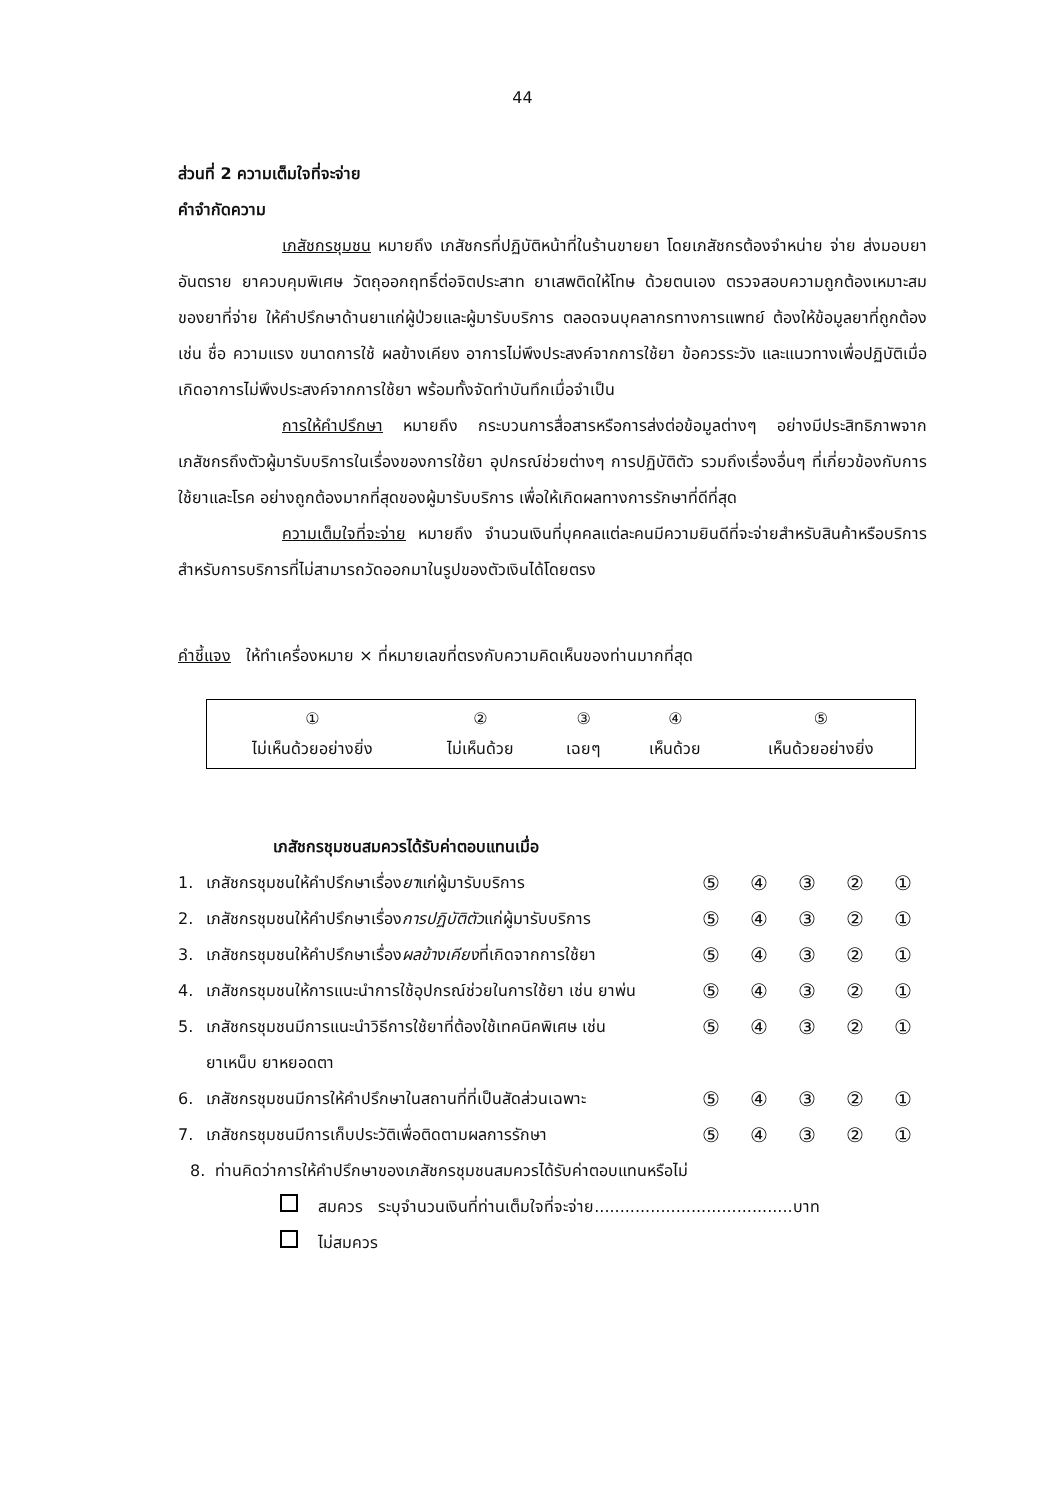44
ส่วนที่ 2 ความเต็มใจที่จะจ่าย
คำจำกัดความ
เภสัชกรชุมชน หมายถึง เภสัชกรที่ปฏิบัติหน้าที่ในร้านขายยา โดยเภสัชกรต้องจำหน่าย จ่าย ส่งมอบยาอันตราย ยาควบคุมพิเศษ วัตถุออกฤทธิ์ต่อจิตประสาท ยาเสพติดให้โทษ ด้วยตนเอง ตรวจสอบความถูกต้องเหมาะสมของยาที่จ่าย ให้คำปรึกษาด้านยาแก่ผู้ป่วยและผู้มารับบริการ ตลอดจนบุคลากรทางการแพทย์ ต้องให้ข้อมูลยาที่ถูกต้อง เช่น ชื่อ ความแรง ขนาดการใช้ ผลข้างเคียง อาการไม่พึงประสงค์จากการใช้ยา ข้อควรระวัง และแนวทางเพื่อปฏิบัติเมื่อเกิดอาการไม่พึงประสงค์จากการใช้ยา พร้อมทั้งจัดทำบันทึกเมื่อจำเป็น
การให้คำปรึกษา หมายถึง กระบวนการสื่อสารหรือการส่งต่อข้อมูลต่างๆ อย่างมีประสิทธิภาพจากเภสัชกรถึงตัวผู้มารับบริการในเรื่องของการใช้ยา อุปกรณ์ช่วยต่างๆ การปฏิบัติตัว รวมถึงเรื่องอื่นๆ ที่เกี่ยวข้องกับการใช้ยาและโรค อย่างถูกต้องมากที่สุดของผู้มารับบริการ เพื่อให้เกิดผลทางการรักษาที่ดีที่สุด
ความเต็มใจที่จะจ่าย หมายถึง จำนวนเงินที่บุคคลแต่ละคนมีความยินดีที่จะจ่ายสำหรับสินค้าหรือบริการ สำหรับการบริการที่ไม่สามารถวัดออกมาในรูปของตัวเงินได้โดยตรง
คำชี้แจง ให้ทำเครื่องหมาย × ที่หมายเลขที่ตรงกับความคิดเห็นของท่านมากที่สุด
| ① ไม่เห็นด้วยอย่างยิ่ง | ② ไม่เห็นด้วย | ③ เฉยๆ | ④ เห็นด้วย | ⑤ เห็นด้วยอย่างยิ่ง |
| เภสัชกรชุมชนสมควรได้รับค่าตอบแทนเมื่อ | | | | | | |
| 1. | เภสัชกรชุมชนให้คำปรึกษาเรื่อง ยา แก่ผู้มารับบริการ | ⑤ | ④ | ③ | ② | ① |
| 2. | เภสัชกรชุมชนให้คำปรึกษาเรื่อง การปฏิบัติตัว แก่ผู้มารับบริการ | ⑤ | ④ | ③ | ② | ① |
| 3. | เภสัชกรชุมชนให้คำปรึกษาเรื่อง ผลข้างเคียง ที่เกิดจากการใช้ยา | ⑤ | ④ | ③ | ② | ① |
| 4. | เภสัชกรชุมชนให้การแนะนำการใช้อุปกรณ์ช่วยในการใช้ยา เช่น ยาพ่น | ⑤ | ④ | ③ | ② | ① |
| 5. | เภสัชกรชุมชนมีการแนะนำวิธีการใช้ยาที่ต้องใช้เทคนิคพิเศษ เช่น ยาเหน็บ ยาหยอดตา | ⑤ | ④ | ③ | ② | ① |
| 6. | เภสัชกรชุมชนมีการให้คำปรึกษาในสถานที่ที่เป็นสัดส่วนเฉพาะ | ⑤ | ④ | ③ | ② | ① |
| 7. | เภสัชกรชุมชนมีการเก็บประวัติเพื่อติดตามผลการรักษา | ⑤ | ④ | ③ | ② | ① |
8. ท่านคิดว่าการให้คำปรึกษาของเภสัชกรชุมชนสมควรได้รับค่าตอบแทนหรือไม่
สมควร ระบุจำนวนเงินที่ท่านเต็มใจที่จะจ่าย.......................................บาท
ไม่สมควร